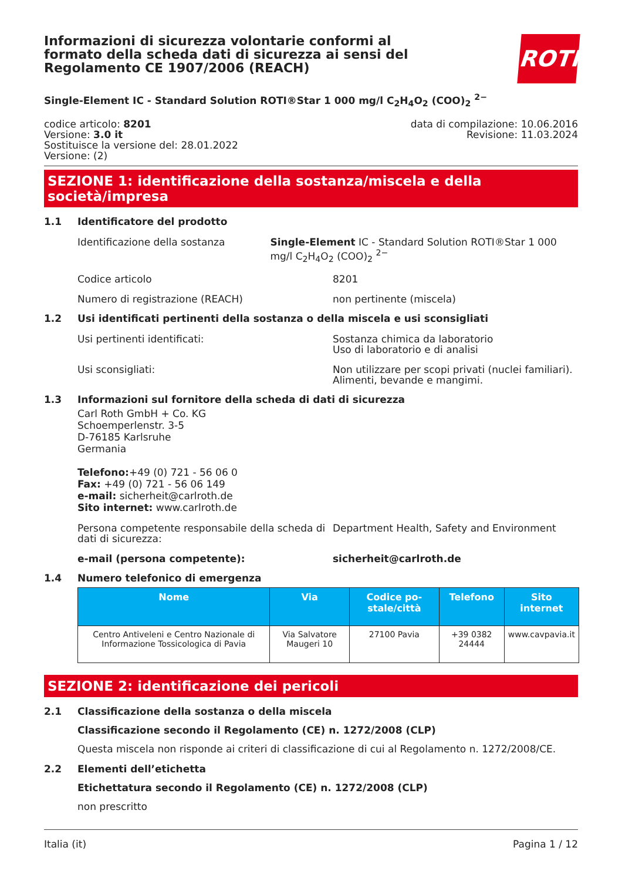Informazioni di sicurezza volontarie conformi al formato della scheda dati di sicurezza ai sensi del Regolamento CE 1907/2006 (REACH)
ROTH
Single-Element IC - Standard Solution ROTI®Star 1 000 mg/l C<sub>2</sub>H<sub>4</sub>O<sub>2</sub> (COO)<sub>2</sub> <sup>2−</sup>
codice articolo: 8201
Versione: 3.0 it
Sostituisce la versione del: 28.01.2022
Versione: (2)
data di compilazione: 10.06.2016
Revisione: 11.03.2024
SEZIONE 1: identificazione della sostanza/miscela e della società/impresa
1.1 Identificatore del prodotto
Identificazione della sostanza Single-Element IC - Standard Solution ROTI®Star 1 000 mg/l C<sub>2</sub>H<sub>4</sub>O<sub>2</sub> (COO)<sub>2</sub> <sup>2−</sup>
Codice articolo 8201
Numero di registrazione (REACH) non pertinente (miscela)
1.2 Usi identificati pertinenti della sostanza o della miscela e usi sconsigliati
Usi pertinenti identificati: Sostanza chimica da laboratorio
Uso di laboratorio e di analisi
Usi sconsigliati: Non utilizzare per scopi privati (nuclei familiari).
Alimenti, bevande e mangimi.
1.3 Informazioni sul fornitore della scheda di dati di sicurezza
Carl Roth GmbH + Co. KG
Schoemperlenstr. 3-5
D-76185 Karlsruhe
Germania
Telefono:+49 (0) 721 - 56 06 0
Fax: +49 (0) 721 - 56 06 149
e-mail: sicherheit@carlroth.de
Sito internet: www.carlroth.de
Persona competente responsabile della scheda di dati di sicurezza:
Department Health, Safety and Environment
e-mail (persona competente): sicherheit@carlroth.de
1.4 Numero telefonico di emergenza
| Nome | Via | Codice po-stale/città | Telefono | Sito internet |
| --- | --- | --- | --- | --- |
| Centro Antiveleni e Centro Nazionale di Informazione Tossicologica di Pavia | Via Salvatore Maugeri 10 | 27100 Pavia | +39 0382 24444 | www.cavpavia.it |
SEZIONE 2: identificazione dei pericoli
2.1 Classificazione della sostanza o della miscela
Classificazione secondo il Regolamento (CE) n. 1272/2008 (CLP)
Questa miscela non risponde ai criteri di classificazione di cui al Regolamento n. 1272/2008/CE.
2.2 Elementi dell’etichetta
Etichettatura secondo il Regolamento (CE) n. 1272/2008 (CLP)
non prescritto
Italia (it) Pagina 1 / 12